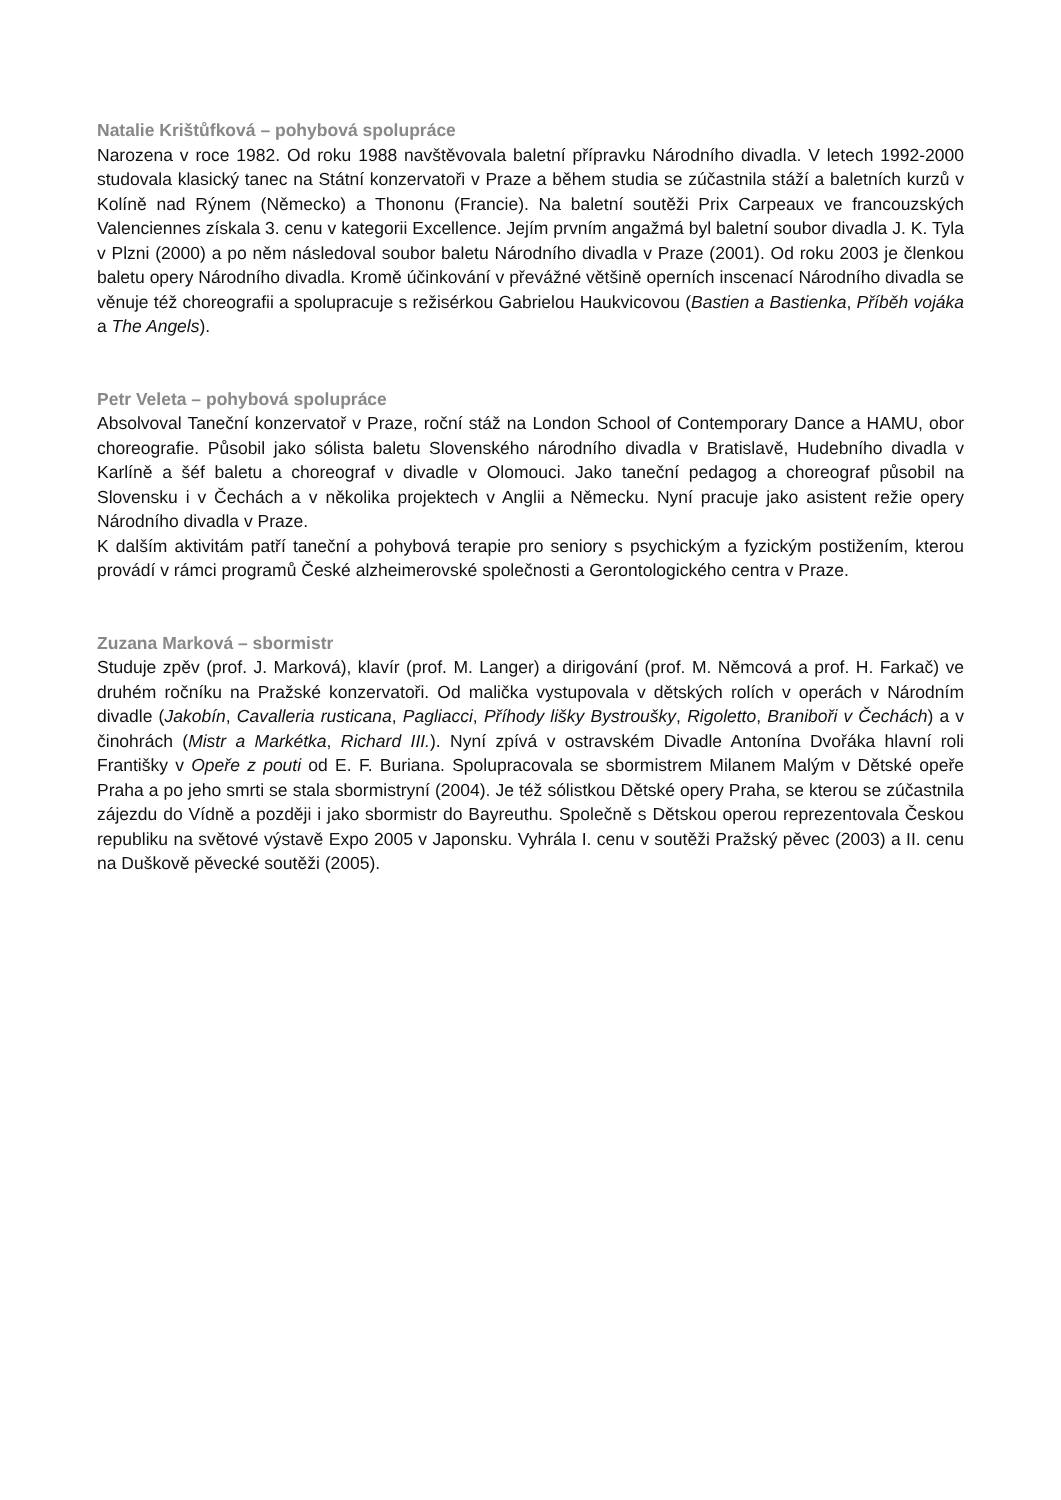Natalie Krištůfková – pohybová spolupráce
Narozena v roce 1982. Od roku 1988 navštěvovala baletní přípravku Národního divadla. V letech 1992-2000 studovala klasický tanec na Státní konzervatoři v Praze a během studia se zúčastnila stáží a baletních kurzů v Kolíně nad Rýnem (Německo) a Thononu (Francie). Na baletní soutěži Prix Carpeaux ve francouzských Valenciennes získala 3. cenu v kategorii Excellence. Jejím prvním angažmá byl baletní soubor divadla J. K. Tyla v Plzni (2000) a po něm následoval soubor baletu Národního divadla v Praze (2001). Od roku 2003 je členkou baletu opery Národního divadla. Kromě účinkování v převážné většině operních inscenací Národního divadla se věnuje též choreografii a spolupracuje s režisérkou Gabrielou Haukvicovou (Bastien a Bastienka, Příběh vojáka a The Angels).
Petr Veleta – pohybová spolupráce
Absolvoval Taneční konzervatoř v Praze, roční stáž na London School of Contemporary Dance a HAMU, obor choreografie. Působil jako sólista baletu Slovenského národního divadla v Bratislavě, Hudebního divadla v Karlíně a šéf baletu a choreograf v divadle v Olomouci. Jako taneční pedagog a choreograf působil na Slovensku i v Čechách a v několika projektech v Anglii a Německu. Nyní pracuje jako asistent režie opery Národního divadla v Praze.
K dalším aktivitám patří taneční a pohybová terapie pro seniory s psychickým a fyzickým postižením, kterou provádí v rámci programů České alzheimerovské společnosti a Gerontologického centra v Praze.
Zuzana Marková – sbormistr
Studuje zpěv (prof. J. Marková), klavír (prof. M. Langer) a dirigování (prof. M. Němcová a prof. H. Farkač) ve druhém ročníku na Pražské konzervatoři. Od malička vystupovala v dětských rolích v operách v Národním divadle (Jakobín, Cavalleria rusticana, Pagliacci, Příhody lišky Bystroušky, Rigoletto, Braniboři v Čechách) a v činohrách (Mistr a Markétka, Richard III.). Nyní zpívá v ostravském Divadle Antonína Dvořáka hlavní roli Františky v Opeře z pouti od E. F. Buriana. Spolupracovala se sbormistrem Milanem Malým v Dětské opeře Praha a po jeho smrti se stala sbormistryní (2004). Je též sólistkou Dětské opery Praha, se kterou se zúčastnila zájezdu do Vídně a později i jako sbormistr do Bayreuthu. Společně s Dětskou operou reprezentovala Českou republiku na světové výstavě Expo 2005 v Japonsku. Vyhrála I. cenu v soutěži Pražský pěvec (2003) a II. cenu na Duškově pěvecké soutěži (2005).